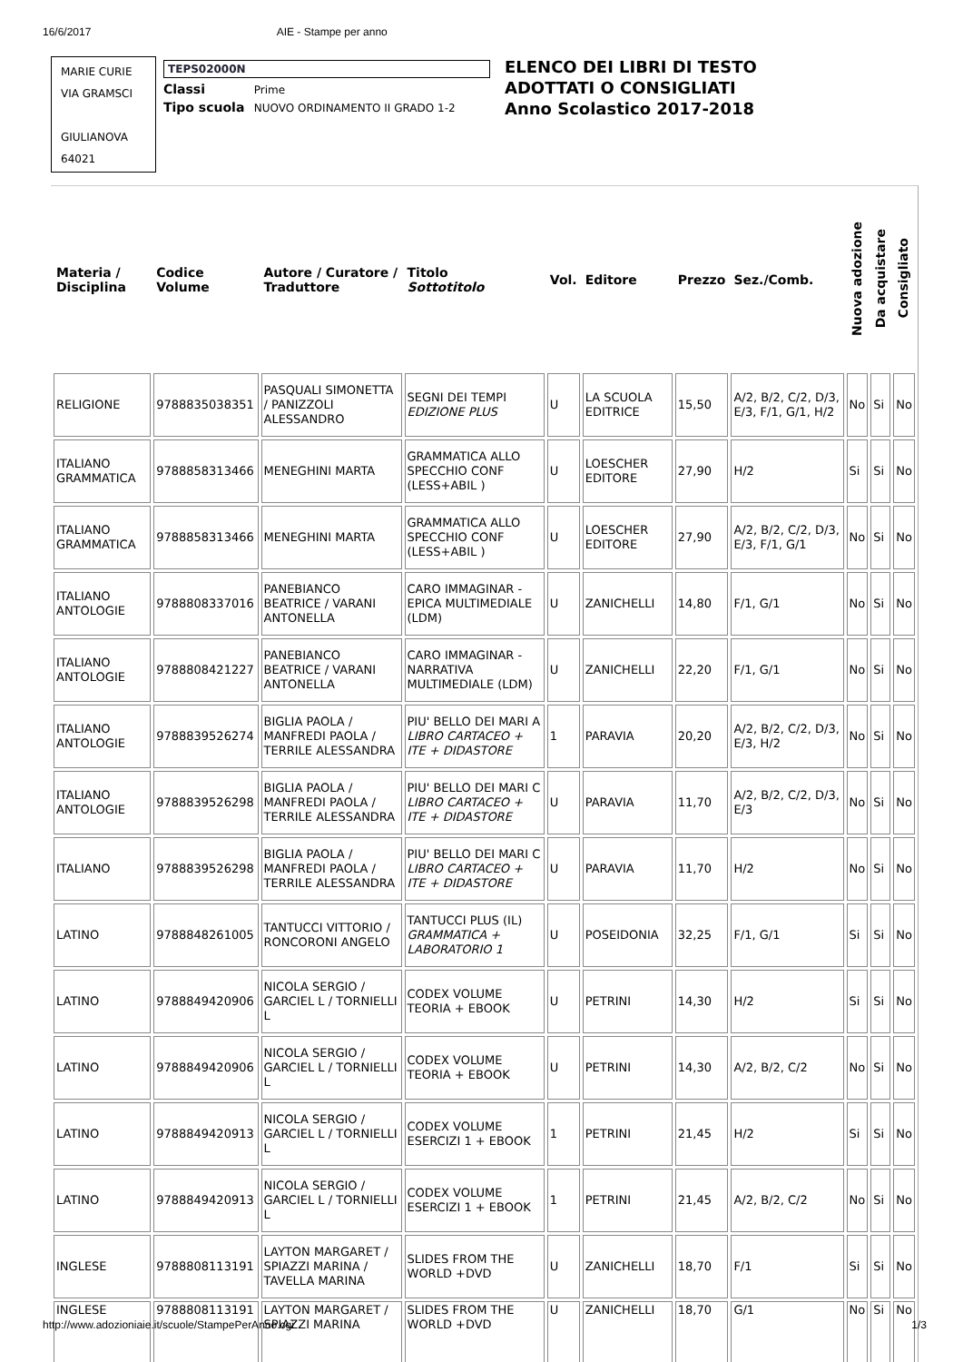16/6/2017 AIE - Stampe per anno
MARIE CURIE
VIA GRAMSCI
GIULIANOVA
64021
TEPS02000N
Classi Prime
Tipo scuola NUOVO ORDINAMENTO II GRADO 1-2
ELENCO DEI LIBRI DI TESTO
ADOTTATI O CONSIGLIATI
Anno Scolastico 2017-2018
| Materia / Disciplina | Codice Volume | Autore / Curatore / Traduttore | Titolo Sottotitolo | Vol. | Editore | Prezzo | Sez./Comb. | Nuova adozione | Da acquistare | Consigliato |
| --- | --- | --- | --- | --- | --- | --- | --- | --- | --- | --- |
| RELIGIONE | 9788835038351 | PASQUALI SIMONETTA / PANIZZOLI ALESSANDRO | SEGNI DEI TEMPI EDIZIONE PLUS | U | LA SCUOLA EDITRICE | 15,50 | A/2, B/2, C/2, D/3, E/3, F/1, G/1, H/2 | No | Si | No |
| ITALIANO GRAMMATICA | 9788858313466 | MENEGHINI MARTA | GRAMMATICA ALLO SPECCHIO CONF (LESS+ABIL ) | U | LOESCHER EDITORE | 27,90 | H/2 | Si | Si | No |
| ITALIANO GRAMMATICA | 9788858313466 | MENEGHINI MARTA | GRAMMATICA ALLO SPECCHIO CONF (LESS+ABIL ) | U | LOESCHER EDITORE | 27,90 | A/2, B/2, C/2, D/3, E/3, F/1, G/1 | No | Si | No |
| ITALIANO ANTOLOGIE | 9788808337016 | PANEBIANCO BEATRICE / VARANI ANTONELLA | CARO IMMAGINAR - EPICA MULTIMEDIALE (LDM) | U | ZANICHELLI | 14,80 | F/1, G/1 | No | Si | No |
| ITALIANO ANTOLOGIE | 9788808421227 | PANEBIANCO BEATRICE / VARANI ANTONELLA | CARO IMMAGINAR - NARRATIVA MULTIMEDIALE (LDM) | U | ZANICHELLI | 22,20 | F/1, G/1 | No | Si | No |
| ITALIANO ANTOLOGIE | 9788839526274 | BIGLIA PAOLA / MANFREDI PAOLA / TERRILE ALESSANDRA | PIU' BELLO DEI MARI A LIBRO CARTACEO + ITE + DIDASTORE | 1 | PARAVIA | 20,20 | A/2, B/2, C/2, D/3, E/3, H/2 | No | Si | No |
| ITALIANO ANTOLOGIE | 9788839526298 | BIGLIA PAOLA / MANFREDI PAOLA / TERRILE ALESSANDRA | PIU' BELLO DEI MARI C LIBRO CARTACEO + ITE + DIDASTORE | U | PARAVIA | 11,70 | A/2, B/2, C/2, D/3, E/3 | No | Si | No |
| ITALIANO | 9788839526298 | BIGLIA PAOLA / MANFREDI PAOLA / TERRILE ALESSANDRA | PIU' BELLO DEI MARI C LIBRO CARTACEO + ITE + DIDASTORE | U | PARAVIA | 11,70 | H/2 | No | Si | No |
| LATINO | 9788848261005 | TANTUCCI VITTORIO / RONCORONI ANGELO | TANTUCCI PLUS (IL) GRAMMATICA + LABORATORIO 1 | U | POSEIDONIA | 32,25 | F/1, G/1 | Si | Si | No |
| LATINO | 9788849420906 | NICOLA SERGIO / GARCIEL L / TORNIELLI L | CODEX VOLUME TEORIA + EBOOK | U | PETRINI | 14,30 | H/2 | Si | Si | No |
| LATINO | 9788849420906 | NICOLA SERGIO / GARCIEL L / TORNIELLI L | CODEX VOLUME TEORIA + EBOOK | U | PETRINI | 14,30 | A/2, B/2, C/2 | No | Si | No |
| LATINO | 9788849420913 | NICOLA SERGIO / GARCIEL L / TORNIELLI L | CODEX VOLUME ESERCIZI 1 + EBOOK | 1 | PETRINI | 21,45 | H/2 | Si | Si | No |
| LATINO | 9788849420913 | NICOLA SERGIO / GARCIEL L / TORNIELLI L | CODEX VOLUME ESERCIZI 1 + EBOOK | 1 | PETRINI | 21,45 | A/2, B/2, C/2 | No | Si | No |
| INGLESE | 9788808113191 | LAYTON MARGARET / SPIAZZI MARINA / TAVELLA MARINA | SLIDES FROM THE WORLD +DVD | U | ZANICHELLI | 18,70 | F/1 | Si | Si | No |
| INGLESE | 9788808113191 | LAYTON MARGARET / SPIAZZI MARINA | SLIDES FROM THE WORLD +DVD | U | ZANICHELLI | 18,70 | G/1 | No | Si | No |
http://www.adozioniaie.it/scuole/StampePerAnno.cgi 1/3